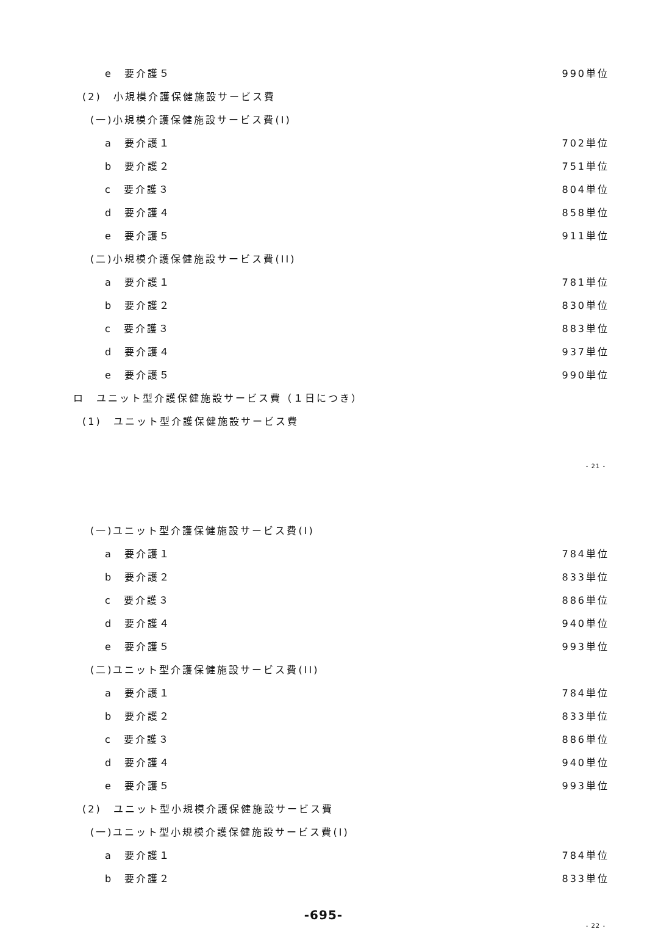e　要介護５ 990単位
(2)　小規模介護保健施設サービス費
(一)小規模介護保健施設サービス費(I)
a　要介護１ 702単位
b　要介護２ 751単位
c　要介護３ 804単位
d　要介護４ 858単位
e　要介護５ 911単位
(二)小規模介護保健施設サービス費(II)
a　要介護１ 781単位
b　要介護２ 830単位
c　要介護３ 883単位
d　要介護４ 937単位
e　要介護５ 990単位
ロ　ユニット型介護保健施設サービス費（１日につき）
(1)　ユニット型介護保健施設サービス費
- 21 -
(一)ユニット型介護保健施設サービス費(I)
a　要介護１ 784単位
b　要介護２ 833単位
c　要介護３ 886単位
d　要介護４ 940単位
e　要介護５ 993単位
(二)ユニット型介護保健施設サービス費(II)
a　要介護１ 784単位
b　要介護２ 833単位
c　要介護３ 886単位
d　要介護４ 940単位
e　要介護５ 993単位
(2)　ユニット型小規模介護保健施設サービス費
(一)ユニット型小規模介護保健施設サービス費(I)
a　要介護１ 784単位
b　要介護２ 833単位
-695-
- 22 -